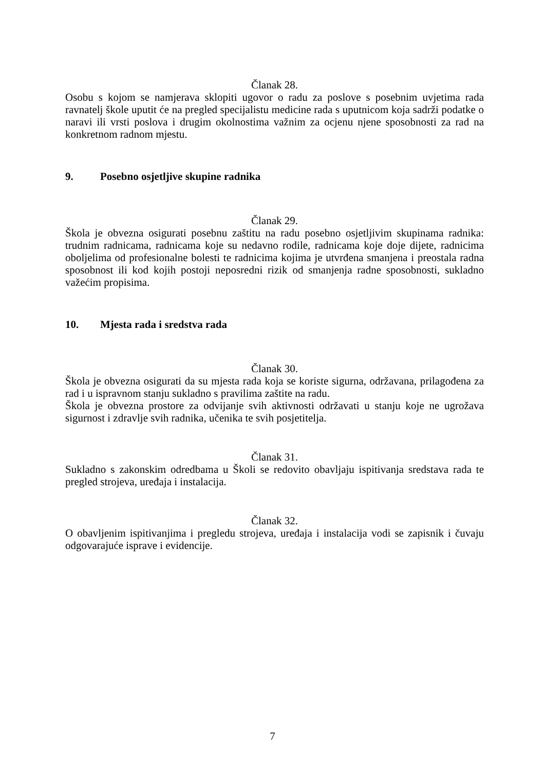Članak 28.
Osobu s kojom se namjerava sklopiti ugovor o radu za poslove s posebnim uvjetima rada ravnatelj škole uputit će na pregled specijalistu medicine rada s uputnicom koja sadrži podatke o naravi ili vrsti poslova i drugim okolnostima važnim za ocjenu njene sposobnosti za rad na konkretnom radnom mjestu.
9. Posebno osjetljive skupine radnika
Članak 29.
Škola je obvezna osigurati posebnu zaštitu na radu posebno osjetljivim skupinama radnika: trudnim radnicama, radnicama koje su nedavno rodile, radnicama koje doje dijete, radnicima oboljelima od profesionalne bolesti te radnicima kojima je utvrđena smanjena i preostala radna sposobnost ili kod kojih postoji neposredni rizik od smanjenja radne sposobnosti, sukladno važećim propisima.
10. Mjesta rada i sredstva rada
Članak 30.
Škola je obvezna osigurati da su mjesta rada koja se koriste sigurna, održavana, prilagođena za rad i u ispravnom stanju sukladno s pravilima zaštite na radu.
Škola je obvezna prostore za odvijanje svih aktivnosti održavati u stanju koje ne ugrožava sigurnost i zdravlje svih radnika, učenika te svih posjetitelja.
Članak 31.
Sukladno s zakonskim odredbama u Školi se redovito obavljaju ispitivanja sredstava rada te pregled strojeva, uređaja i instalacija.
Članak 32.
O obavljenim ispitivanjima i pregledu strojeva, uređaja i instalacija vodi se zapisnik i čuvaju odgovarajuće isprave i evidencije.
7